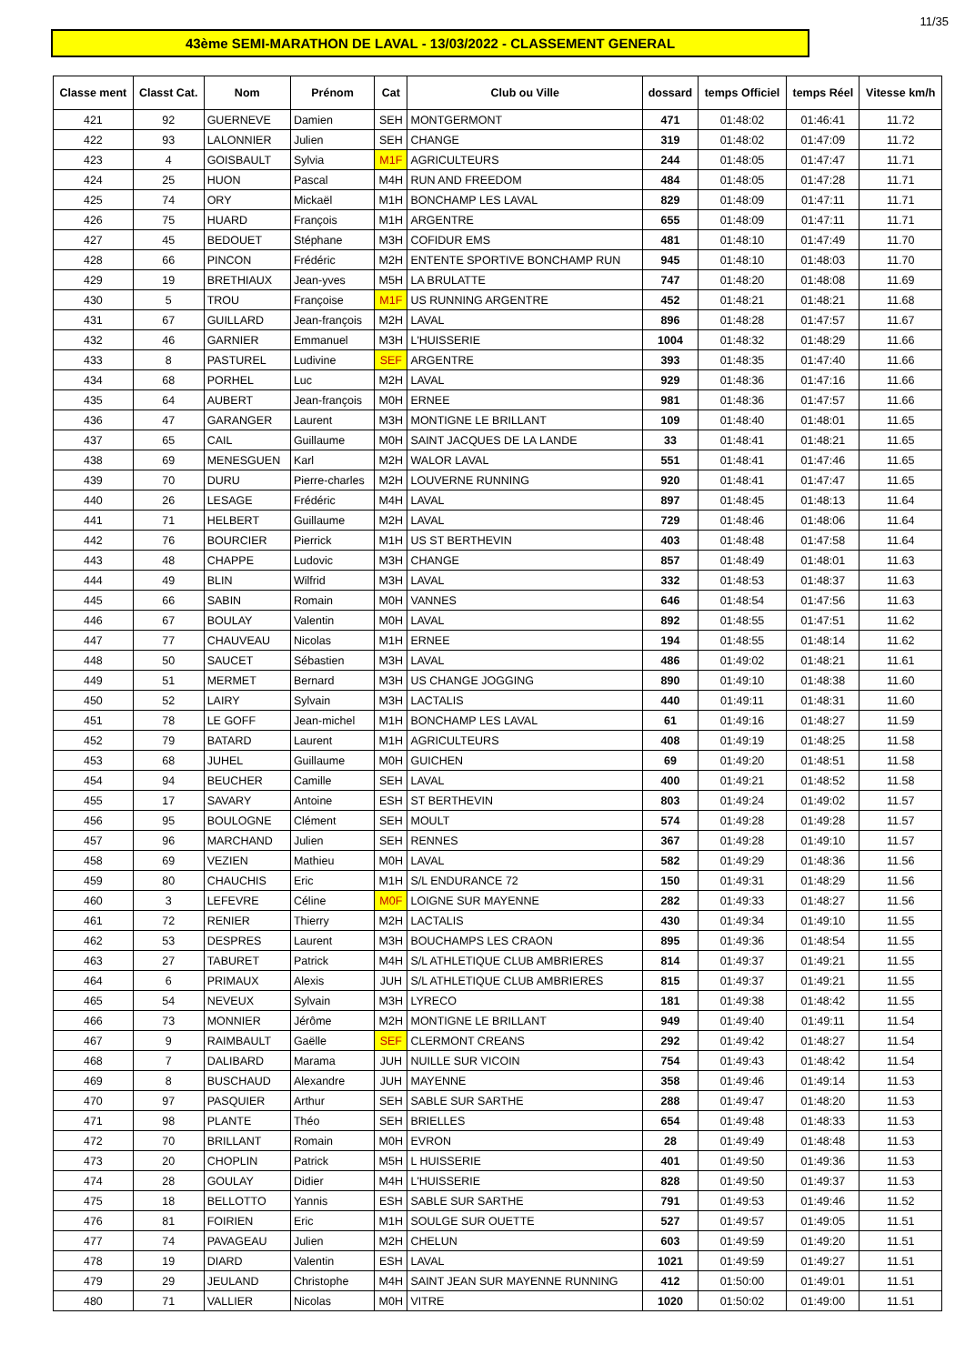11/35
43ème SEMI-MARATHON DE LAVAL - 13/03/2022 - CLASSEMENT GENERAL
| Classe ment | Classt Cat. | Nom | Prénom | Cat | Club ou Ville | dossard | temps Officiel | temps Réel | Vitesse km/h |
| --- | --- | --- | --- | --- | --- | --- | --- | --- | --- |
| 421 | 92 | GUERNEVE | Damien | SEH | MONTGERMONT | 471 | 01:48:02 | 01:46:41 | 11.72 |
| 422 | 93 | LALONNIER | Julien | SEH | CHANGE | 319 | 01:48:02 | 01:47:09 | 11.72 |
| 423 | 4 | GOISBAULT | Sylvia | M1F | AGRICULTEURS | 244 | 01:48:05 | 01:47:47 | 11.71 |
| 424 | 25 | HUON | Pascal | M4H | RUN AND FREEDOM | 484 | 01:48:05 | 01:47:28 | 11.71 |
| 425 | 74 | ORY | Mickaël | M1H | BONCHAMP LES LAVAL | 829 | 01:48:09 | 01:47:11 | 11.71 |
| 426 | 75 | HUARD | François | M1H | ARGENTRE | 655 | 01:48:09 | 01:47:11 | 11.71 |
| 427 | 45 | BEDOUET | Stéphane | M3H | COFIDUR EMS | 481 | 01:48:10 | 01:47:49 | 11.70 |
| 428 | 66 | PINCON | Frédéric | M2H | ENTENTE SPORTIVE BONCHAMP RUN | 945 | 01:48:10 | 01:48:03 | 11.70 |
| 429 | 19 | BRETHIAUX | Jean-yves | M5H | LA BRULATTE | 747 | 01:48:20 | 01:48:08 | 11.69 |
| 430 | 5 | TROU | Françoise | M1F | US RUNNING ARGENTRE | 452 | 01:48:21 | 01:48:21 | 11.68 |
| 431 | 67 | GUILLARD | Jean-françois | M2H | LAVAL | 896 | 01:48:28 | 01:47:57 | 11.67 |
| 432 | 46 | GARNIER | Emmanuel | M3H | L'HUISSERIE | 1004 | 01:48:32 | 01:48:29 | 11.66 |
| 433 | 8 | PASTUREL | Ludivine | SEF | ARGENTRE | 393 | 01:48:35 | 01:47:40 | 11.66 |
| 434 | 68 | PORHEL | Luc | M2H | LAVAL | 929 | 01:48:36 | 01:47:16 | 11.66 |
| 435 | 64 | AUBERT | Jean-françois | M0H | ERNEE | 981 | 01:48:36 | 01:47:57 | 11.66 |
| 436 | 47 | GARANGER | Laurent | M3H | MONTIGNE LE BRILLANT | 109 | 01:48:40 | 01:48:01 | 11.65 |
| 437 | 65 | CAIL | Guillaume | M0H | SAINT JACQUES DE LA LANDE | 33 | 01:48:41 | 01:48:21 | 11.65 |
| 438 | 69 | MENESGUEN | Karl | M2H | WALOR LAVAL | 551 | 01:48:41 | 01:47:46 | 11.65 |
| 439 | 70 | DURU | Pierre-charles | M2H | LOUVERNE RUNNING | 920 | 01:48:41 | 01:47:47 | 11.65 |
| 440 | 26 | LESAGE | Frédéric | M4H | LAVAL | 897 | 01:48:45 | 01:48:13 | 11.64 |
| 441 | 71 | HELBERT | Guillaume | M2H | LAVAL | 729 | 01:48:46 | 01:48:06 | 11.64 |
| 442 | 76 | BOURCIER | Pierrick | M1H | US ST BERTHEVIN | 403 | 01:48:48 | 01:47:58 | 11.64 |
| 443 | 48 | CHAPPE | Ludovic | M3H | CHANGE | 857 | 01:48:49 | 01:48:01 | 11.63 |
| 444 | 49 | BLIN | Wilfrid | M3H | LAVAL | 332 | 01:48:53 | 01:48:37 | 11.63 |
| 445 | 66 | SABIN | Romain | M0H | VANNES | 646 | 01:48:54 | 01:47:56 | 11.63 |
| 446 | 67 | BOULAY | Valentin | M0H | LAVAL | 892 | 01:48:55 | 01:47:51 | 11.62 |
| 447 | 77 | CHAUVEAU | Nicolas | M1H | ERNEE | 194 | 01:48:55 | 01:48:14 | 11.62 |
| 448 | 50 | SAUCET | Sébastien | M3H | LAVAL | 486 | 01:49:02 | 01:48:21 | 11.61 |
| 449 | 51 | MERMET | Bernard | M3H | US CHANGE JOGGING | 890 | 01:49:10 | 01:48:38 | 11.60 |
| 450 | 52 | LAIRY | Sylvain | M3H | LACTALIS | 440 | 01:49:11 | 01:48:31 | 11.60 |
| 451 | 78 | LE GOFF | Jean-michel | M1H | BONCHAMP LES LAVAL | 61 | 01:49:16 | 01:48:27 | 11.59 |
| 452 | 79 | BATARD | Laurent | M1H | AGRICULTEURS | 408 | 01:49:19 | 01:48:25 | 11.58 |
| 453 | 68 | JUHEL | Guillaume | M0H | GUICHEN | 69 | 01:49:20 | 01:48:51 | 11.58 |
| 454 | 94 | BEUCHER | Camille | SEH | LAVAL | 400 | 01:49:21 | 01:48:52 | 11.58 |
| 455 | 17 | SAVARY | Antoine | ESH | ST BERTHEVIN | 803 | 01:49:24 | 01:49:02 | 11.57 |
| 456 | 95 | BOULOGNE | Clément | SEH | MOULT | 574 | 01:49:28 | 01:49:28 | 11.57 |
| 457 | 96 | MARCHAND | Julien | SEH | RENNES | 367 | 01:49:28 | 01:49:10 | 11.57 |
| 458 | 69 | VEZIEN | Mathieu | M0H | LAVAL | 582 | 01:49:29 | 01:48:36 | 11.56 |
| 459 | 80 | CHAUCHIS | Eric | M1H | S/L ENDURANCE 72 | 150 | 01:49:31 | 01:48:29 | 11.56 |
| 460 | 3 | LEFEVRE | Céline | M0F | LOIGNE SUR MAYENNE | 282 | 01:49:33 | 01:48:27 | 11.56 |
| 461 | 72 | RENIER | Thierry | M2H | LACTALIS | 430 | 01:49:34 | 01:49:10 | 11.55 |
| 462 | 53 | DESPRES | Laurent | M3H | BOUCHAMPS LES CRAON | 895 | 01:49:36 | 01:48:54 | 11.55 |
| 463 | 27 | TABURET | Patrick | M4H | S/L ATHLETIQUE CLUB AMBRIERES | 814 | 01:49:37 | 01:49:21 | 11.55 |
| 464 | 6 | PRIMAUX | Alexis | JUH | S/L ATHLETIQUE CLUB AMBRIERES | 815 | 01:49:37 | 01:49:21 | 11.55 |
| 465 | 54 | NEVEUX | Sylvain | M3H | LYRECO | 181 | 01:49:38 | 01:48:42 | 11.55 |
| 466 | 73 | MONNIER | Jérôme | M2H | MONTIGNE LE BRILLANT | 949 | 01:49:40 | 01:49:11 | 11.54 |
| 467 | 9 | RAIMBAULT | Gaëlle | SEF | CLERMONT CREANS | 292 | 01:49:42 | 01:48:27 | 11.54 |
| 468 | 7 | DALIBARD | Marama | JUH | NUILLE SUR VICOIN | 754 | 01:49:43 | 01:48:42 | 11.54 |
| 469 | 8 | BUSCHAUD | Alexandre | JUH | MAYENNE | 358 | 01:49:46 | 01:49:14 | 11.53 |
| 470 | 97 | PASQUIER | Arthur | SEH | SABLE SUR SARTHE | 288 | 01:49:47 | 01:48:20 | 11.53 |
| 471 | 98 | PLANTE | Théo | SEH | BRIELLES | 654 | 01:49:48 | 01:48:33 | 11.53 |
| 472 | 70 | BRILLANT | Romain | M0H | EVRON | 28 | 01:49:49 | 01:48:48 | 11.53 |
| 473 | 20 | CHOPLIN | Patrick | M5H | L HUISSERIE | 401 | 01:49:50 | 01:49:36 | 11.53 |
| 474 | 28 | GOULAY | Didier | M4H | L'HUISSERIE | 828 | 01:49:50 | 01:49:37 | 11.53 |
| 475 | 18 | BELLOTTO | Yannis | ESH | SABLE SUR SARTHE | 791 | 01:49:53 | 01:49:46 | 11.52 |
| 476 | 81 | FOIRIEN | Eric | M1H | SOULGE SUR OUETTE | 527 | 01:49:57 | 01:49:05 | 11.51 |
| 477 | 74 | PAVAGEAU | Julien | M2H | CHELUN | 603 | 01:49:59 | 01:49:20 | 11.51 |
| 478 | 19 | DIARD | Valentin | ESH | LAVAL | 1021 | 01:49:59 | 01:49:27 | 11.51 |
| 479 | 29 | JEULAND | Christophe | M4H | SAINT JEAN SUR MAYENNE RUNNING | 412 | 01:50:00 | 01:49:01 | 11.51 |
| 480 | 71 | VALLIER | Nicolas | M0H | VITRE | 1020 | 01:50:02 | 01:49:00 | 11.51 |